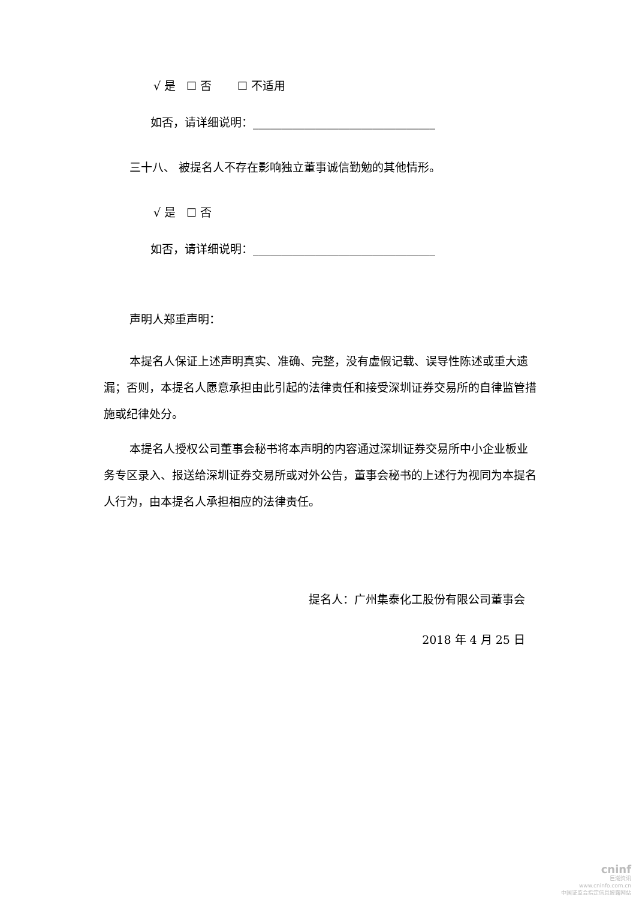√ 是 ☐ 否 ☐ 不适用
如否，请详细说明：________________________________
三十八、 被提名人不存在影响独立董事诚信勤勉的其他情形。
√ 是 ☐ 否
如否，请详细说明：________________________________
声明人郑重声明：
本提名人保证上述声明真实、准确、完整，没有虚假记载、误导性陈述或重大遗漏；否则，本提名人愿意承担由此引起的法律责任和接受深圳证券交易所的自律监管措施或纪律处分。
本提名人授权公司董事会秘书将本声明的内容通过深圳证券交易所中小企业板业务专区录入、报送给深圳证券交易所或对外公告，董事会秘书的上述行为视同为本提名人行为，由本提名人承担相应的法律责任。
提名人：广州集泰化工股份有限公司董事会
2018 年 4 月 25 日
cninf
巨潮资讯
www.cninfo.com.cn
中国证监会指定信息披露网站